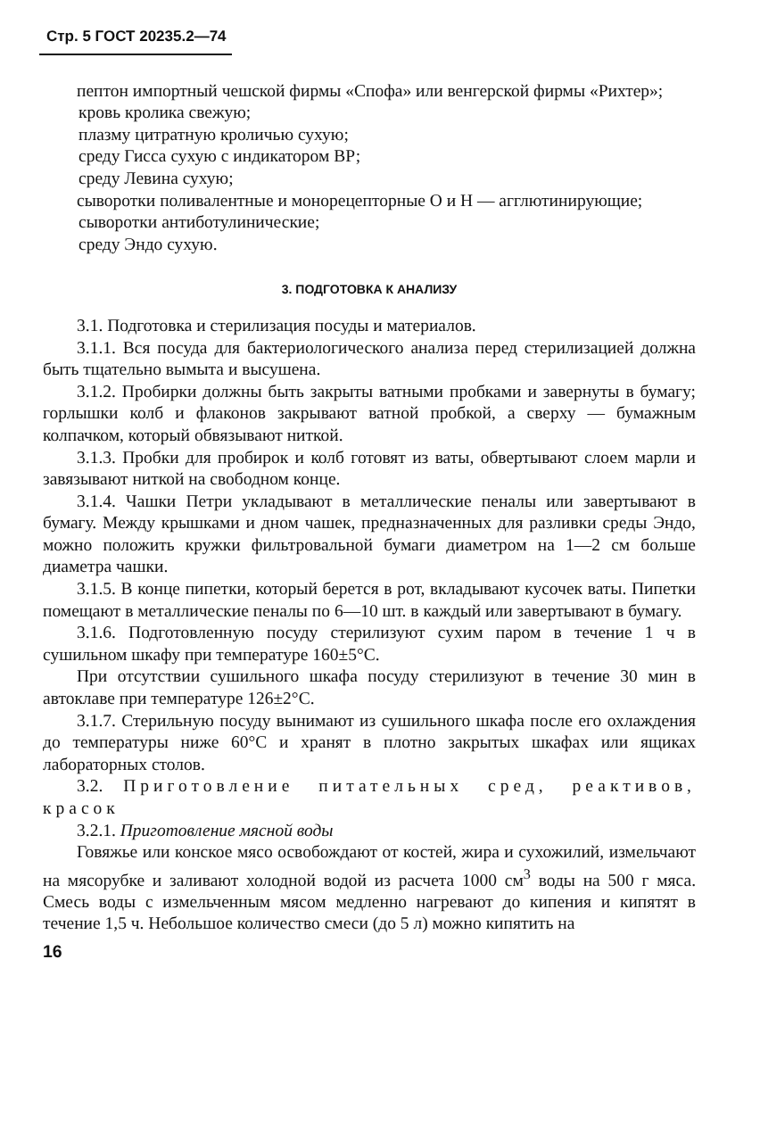Стр. 5 ГОСТ 20235.2—74
пептон импортный чешской фирмы «Спофа» или венгерской фирмы «Рихтер»;
кровь кролика свежую;
плазму цитратную кроличью сухую;
среду Гисса сухую с индикатором ВР;
среду Левина сухую;
сыворотки поливалентные и монорецепторные О и Н — агглютинирующие;
сыворотки антиботулинические;
среду Эндо сухую.
3. ПОДГОТОВКА К АНАЛИЗУ
3.1. Подготовка и стерилизация посуды и материалов.
3.1.1. Вся посуда для бактериологического анализа перед стерилизацией должна быть тщательно вымыта и высушена.
3.1.2. Пробирки должны быть закрыты ватными пробками и завернуты в бумагу; горлышки колб и флаконов закрывают ватной пробкой, а сверху — бумажным колпачком, который обвязывают ниткой.
3.1.3. Пробки для пробирок и колб готовят из ваты, обвертывают слоем марли и завязывают ниткой на свободном конце.
3.1.4. Чашки Петри укладывают в металлические пеналы или завертывают в бумагу. Между крышками и дном чашек, предназначенных для разливки среды Эндо, можно положить кружки фильтровальной бумаги диаметром на 1—2 см больше диаметра чашки.
3.1.5. В конце пипетки, который берется в рот, вкладывают кусочек ваты. Пипетки помещают в металлические пеналы по 6—10 шт. в каждый или завертывают в бумагу.
3.1.6. Подготовленную посуду стерилизуют сухим паром в течение 1 ч в сушильном шкафу при температуре 160±5°С.
При отсутствии сушильного шкафа посуду стерилизуют в течение 30 мин в автоклаве при температуре 126±2°С.
3.1.7. Стерильную посуду вынимают из сушильного шкафа после его охлаждения до температуры ниже 60°С и хранят в плотно закрытых шкафах или ящиках лабораторных столов.
3.2. Приготовление питательных сред, реактивов, красок
3.2.1. Приготовление мясной воды
Говяжье или конское мясо освобождают от костей, жира и сухожилий, измельчают на мясорубке и заливают холодной водой из расчета 1000 см<sup>3</sup> воды на 500 г мяса. Смесь воды с измельченным мясом медленно нагревают до кипения и кипятят в течение 1,5 ч. Небольшое количество смеси (до 5 л) можно кипятить на
16